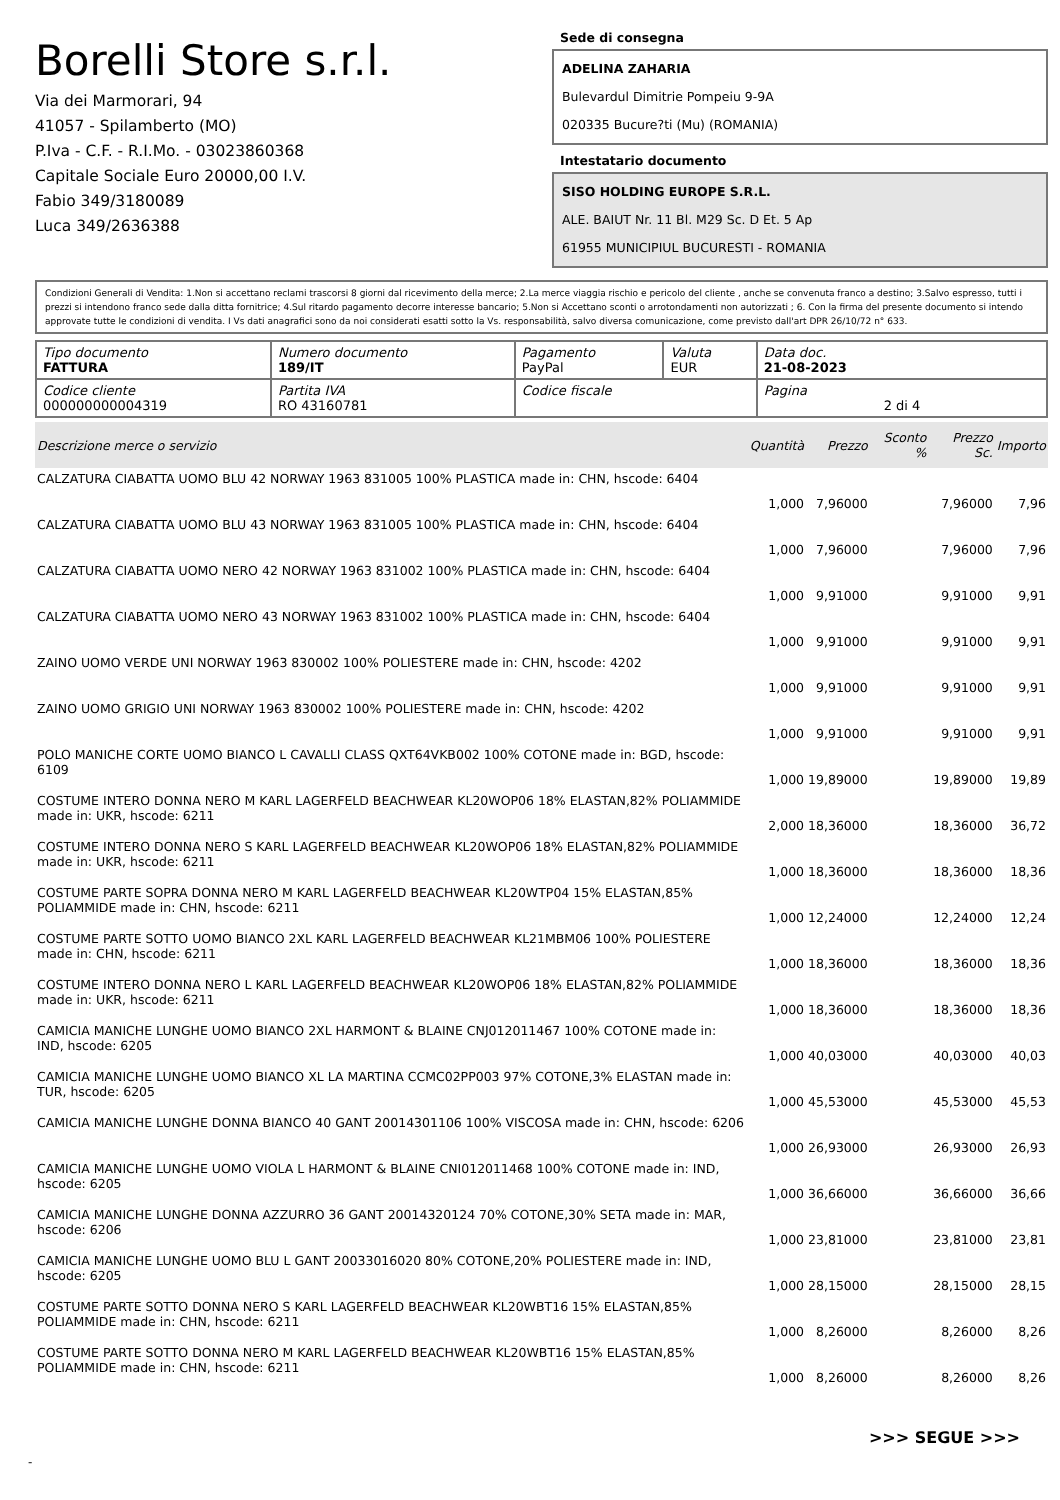Borelli Store s.r.l.
Via dei Marmorari, 94
41057 - Spilamberto (MO)
P.Iva - C.F. - R.I.Mo. - 03023860368
Capitale Sociale Euro 20000,00 I.V.
Fabio 349/3180089
Luca 349/2636388
Sede di consegna
ADELINA ZAHARIA
Bulevardul Dimitrie Pompeiu 9-9A
020335 Bucure?ti (Mu) (ROMANIA)
Intestatario documento
SISO HOLDING EUROPE S.R.L.
ALE. BAIUT Nr. 11 Bl. M29 Sc. D Et. 5 Ap
61955 MUNICIPIUL BUCURESTI - ROMANIA
Condizioni Generali di Vendita: 1.Non si accettano reclami trascorsi 8 giorni dal ricevimento della merce; 2.La merce viaggia rischio e pericolo del cliente , anche se convenuta franco a destino; 3.Salvo espresso, tutti i prezzi si intendono franco sede dalla ditta fornitrice; 4.Sul ritardo pagamento decorre interesse bancario; 5.Non si Accettano sconti o arrotondamenti non autorizzati ; 6. Con la firma del presente documento si intendo approvate tutte le condizioni di vendita. I Vs dati anagrafici sono da noi considerati esatti sotto la Vs. responsabilità, salvo diversa comunicazione, come previsto dall'art DPR 26/10/72 n° 633.
| Tipo documento FATTURA | Numero documento 189/IT | Pagamento PayPal | Valuta EUR | Data doc. 21-08-2023 |
| Codice cliente 000000000004319 | Partita IVA RO 43160781 | Codice fiscale | | Pagina 2 di 4 |
| Descrizione merce o servizio | Quantità | Prezzo | Sconto % | Prezzo Sc. | Importo |
| --- | --- | --- | --- | --- | --- |
| CALZATURA CIABATTA UOMO BLU 42 NORWAY 1963 831005 100% PLASTICA made in: CHN, hscode: 6404 | 1,000 | 7,96000 | | 7,96000 | 7,96 |
| CALZATURA CIABATTA UOMO BLU 43 NORWAY 1963 831005 100% PLASTICA made in: CHN, hscode: 6404 | 1,000 | 7,96000 | | 7,96000 | 7,96 |
| CALZATURA CIABATTA UOMO NERO 42 NORWAY 1963 831002 100% PLASTICA made in: CHN, hscode: 6404 | 1,000 | 9,91000 | | 9,91000 | 9,91 |
| CALZATURA CIABATTA UOMO NERO 43 NORWAY 1963 831002 100% PLASTICA made in: CHN, hscode: 6404 | 1,000 | 9,91000 | | 9,91000 | 9,91 |
| ZAINO UOMO VERDE UNI NORWAY 1963 830002 100% POLIESTERE made in: CHN, hscode: 4202 | 1,000 | 9,91000 | | 9,91000 | 9,91 |
| ZAINO UOMO GRIGIO UNI NORWAY 1963 830002 100% POLIESTERE made in: CHN, hscode: 4202 | 1,000 | 9,91000 | | 9,91000 | 9,91 |
| POLO MANICHE CORTE UOMO BIANCO L CAVALLI CLASS QXT64VKB002 100% COTONE made in: BGD, hscode: 6109 | 1,000 | 19,89000 | | 19,89000 | 19,89 |
| COSTUME INTERO DONNA NERO M KARL LAGERFELD BEACHWEAR KL20WOP06 18% ELASTAN,82% POLIAMMIDE made in: UKR, hscode: 6211 | 2,000 | 18,36000 | | 18,36000 | 36,72 |
| COSTUME INTERO DONNA NERO S KARL LAGERFELD BEACHWEAR KL20WOP06 18% ELASTAN,82% POLIAMMIDE made in: UKR, hscode: 6211 | 1,000 | 18,36000 | | 18,36000 | 18,36 |
| COSTUME PARTE SOPRA DONNA NERO M KARL LAGERFELD BEACHWEAR KL20WTP04 15% ELASTAN,85% POLIAMMIDE made in: CHN, hscode: 6211 | 1,000 | 12,24000 | | 12,24000 | 12,24 |
| COSTUME PARTE SOTTO UOMO BIANCO 2XL KARL LAGERFELD BEACHWEAR KL21MBM06 100% POLIESTERE made in: CHN, hscode: 6211 | 1,000 | 18,36000 | | 18,36000 | 18,36 |
| COSTUME INTERO DONNA NERO L KARL LAGERFELD BEACHWEAR KL20WOP06 18% ELASTAN,82% POLIAMMIDE made in: UKR, hscode: 6211 | 1,000 | 18,36000 | | 18,36000 | 18,36 |
| CAMICIA MANICHE LUNGHE UOMO BIANCO 2XL HARMONT & BLAINE CNJ012011467 100% COTONE made in: IND, hscode: 6205 | 1,000 | 40,03000 | | 40,03000 | 40,03 |
| CAMICIA MANICHE LUNGHE UOMO BIANCO XL LA MARTINA CCMC02PP003 97% COTONE,3% ELASTAN made in: TUR, hscode: 6205 | 1,000 | 45,53000 | | 45,53000 | 45,53 |
| CAMICIA MANICHE LUNGHE DONNA BIANCO 40 GANT 20014301106 100% VISCOSA made in: CHN, hscode: 6206 | 1,000 | 26,93000 | | 26,93000 | 26,93 |
| CAMICIA MANICHE LUNGHE UOMO VIOLA L HARMONT & BLAINE CNI012011468 100% COTONE made in: IND, hscode: 6205 | 1,000 | 36,66000 | | 36,66000 | 36,66 |
| CAMICIA MANICHE LUNGHE DONNA AZZURRO 36 GANT 20014320124 70% COTONE,30% SETA made in: MAR, hscode: 6206 | 1,000 | 23,81000 | | 23,81000 | 23,81 |
| CAMICIA MANICHE LUNGHE UOMO BLU L GANT 20033016020 80% COTONE,20% POLIESTERE made in: IND, hscode: 6205 | 1,000 | 28,15000 | | 28,15000 | 28,15 |
| COSTUME PARTE SOTTO DONNA NERO S KARL LAGERFELD BEACHWEAR KL20WBT16 15% ELASTAN,85% POLIAMMIDE made in: CHN, hscode: 6211 | 1,000 | 8,26000 | | 8,26000 | 8,26 |
| COSTUME PARTE SOTTO DONNA NERO M KARL LAGERFELD BEACHWEAR KL20WBT16 15% ELASTAN,85% POLIAMMIDE made in: CHN, hscode: 6211 | 1,000 | 8,26000 | | 8,26000 | 8,26 |
>>> SEGUE >>>
-